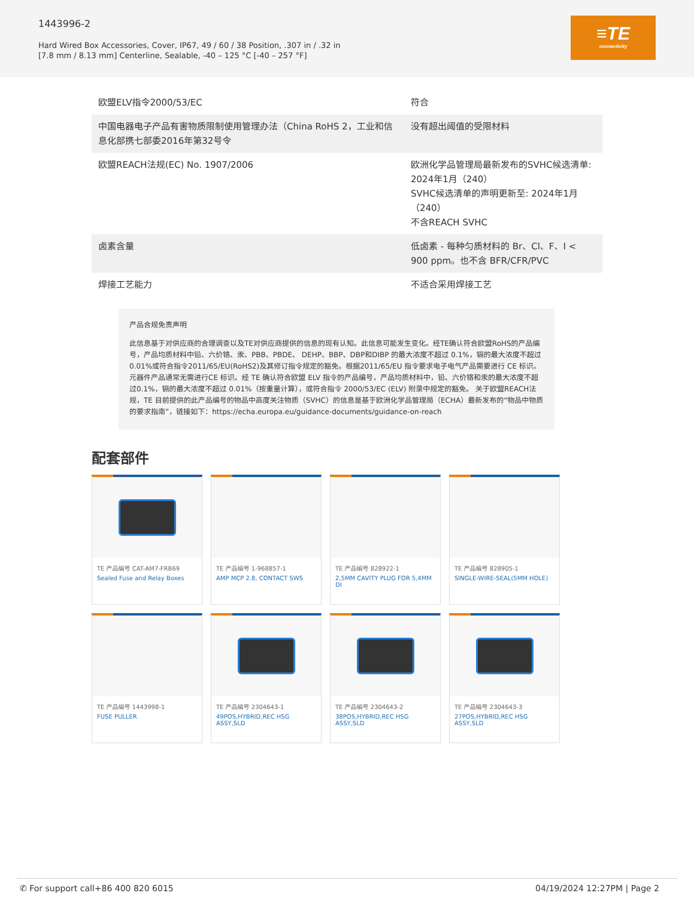1443996-2
Hard Wired Box Accessories, Cover, IP67, 49 / 60 / 38 Position, .307 in / .32 in [7.8 mm / 8.13 mm] Centerline, Sealable, -40 – 125 °C [-40 – 257 °F]
≡TE
connectivity
| 欧盟ELV指令2000/53/EC | 符合 |
| 中国电器电子产品有害物质限制使用管理办法（China RoHS 2，工业和信息化部携七部委2016年第32号令 | 没有超出阈值的受限材料 |
| 欧盟REACH法规(EC) No. 1907/2006 | 欧洲化学品管理局最新发布的SVHC候选清单: 2024年1月（240） SVHC候选清单的声明更新至: 2024年1月（240） 不含REACH SVHC |
| 卤素含量 | 低卤素 - 每种匀质材料的 Br、Cl、F、I < 900 ppm。也不含 BFR/CFR/PVC |
| 焊接工艺能力 | 不适合采用焊接工艺 |
产品合规免责声明
此信息基于对供应商的合理调查以及TE对供应商提供的信息的现有认知。此信息可能发生变化。经TE确认符合欧盟RoHS的产品编号，产品均质材料中铅、六价铬、汞、PBB、PBDE、 DEHP、BBP、DBP和DIBP 的最大浓度不超过 0.1%，镉的最大浓度不超过 0.01%或符合指令2011/65/EU(RoHS2)及其修订指令规定的豁免。根据2011/65/EU 指令要求电子电气产品需要进行 CE 标识。元器件产品通常无需进行CE 标识。经 TE 确认符合欧盟 ELV 指令的产品编号，产品均质材料中，铅、六价铬和汞的最大浓度不超过0.1%，镉的最大浓度不超过 0.01%（按重量计算），或符合指令 2000/53/EC (ELV) 附录中规定的豁免。 关于欧盟REACH法规，TE 目前提供的此产品编号的物品中高度关注物质（SVHC）的信息是基于欧洲化学品管理局（ECHA）最新发布的“物品中物质的要求指南”，链接如下：https://echa.europa.eu/guidance-documents/guidance-on-reach
配套部件
TE 产品编号 CAT-AM7-FRB69
Sealed Fuse and Relay Boxes
TE 产品编号 1-968857-1
AMP MCP 2.8, CONTACT SWS
TE 产品编号 828922-1
2,5MM CAVITY PLUG FOR 5,4MM DI
TE 产品编号 828905-1
SINGLE-WIRE-SEAL(5MM HOLE)
TE 产品编号 1443998-1
FUSE PULLER
TE 产品编号 2304643-1
49POS,HYBRID,REC HSG ASSY,SLD
TE 产品编号 2304643-2
38POS,HYBRID,REC HSG ASSY,SLD
TE 产品编号 2304643-3
27POS,HYBRID,REC HSG ASSY,SLD
✆ For support call+86 400 820 6015 04/19/2024 12:27PM | Page 2